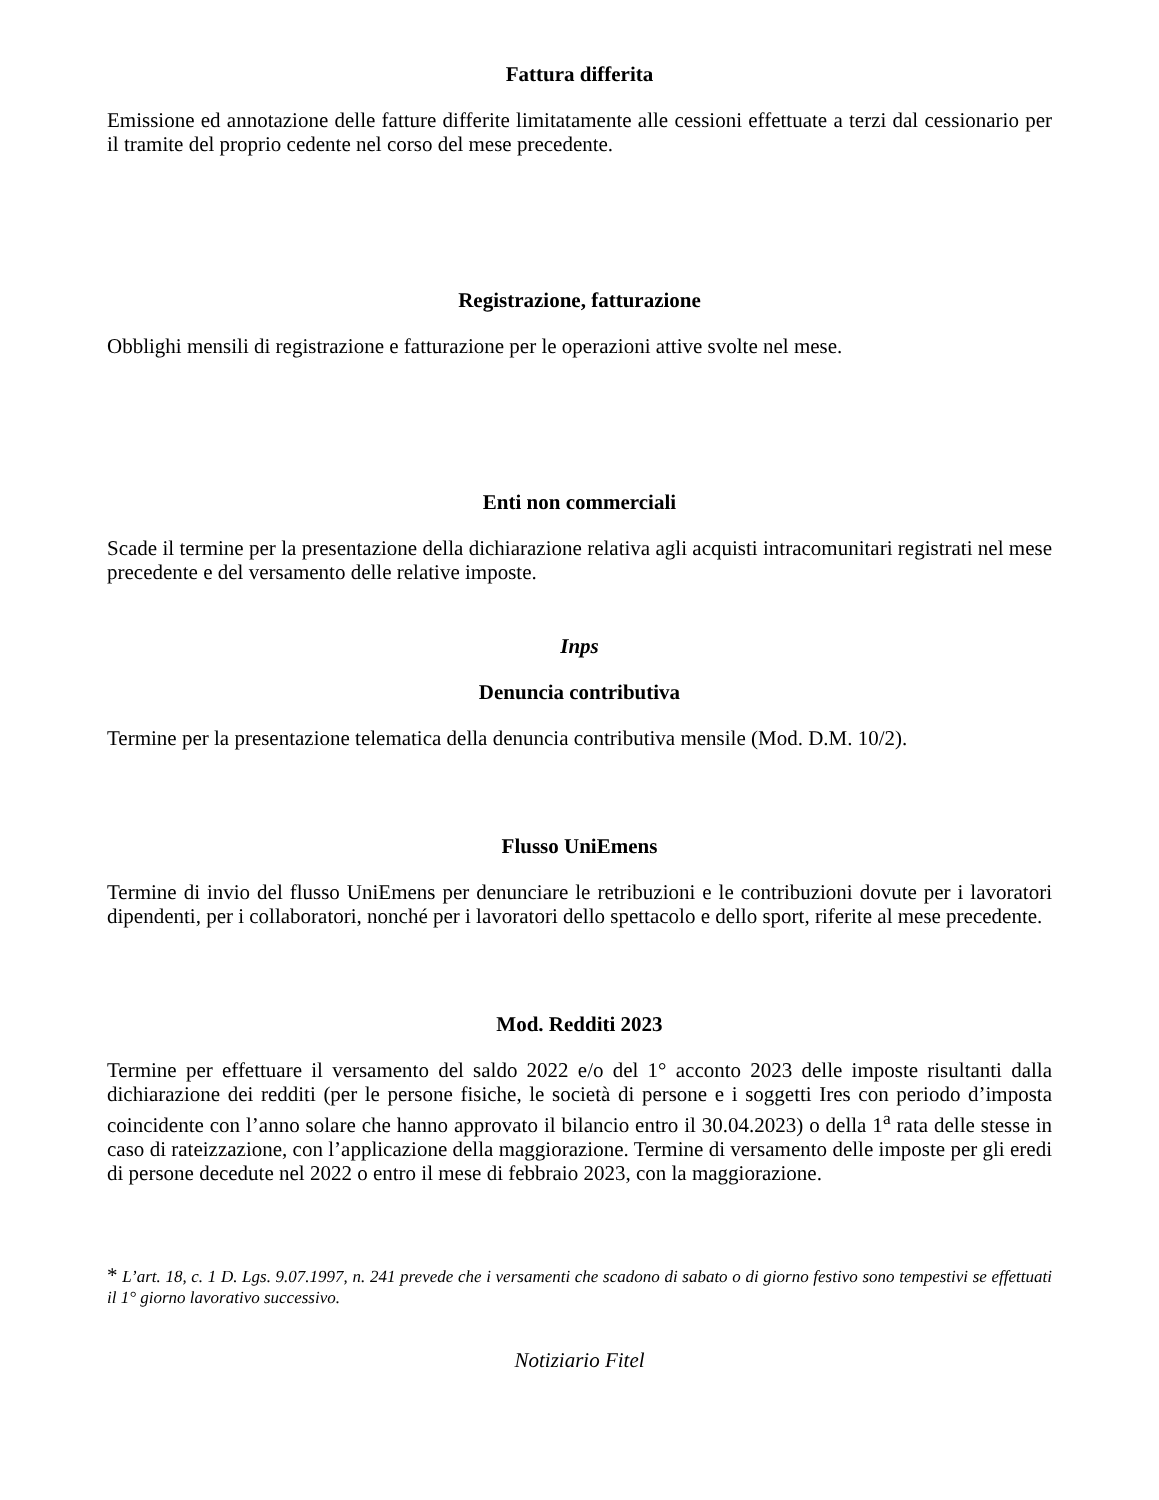Fattura differita
Emissione ed annotazione delle fatture differite limitatamente alle cessioni effettuate a terzi dal cessionario per il tramite del proprio cedente nel corso del mese precedente.
Registrazione, fatturazione
Obblighi mensili di registrazione e fatturazione per le operazioni attive svolte nel mese.
Enti non commerciali
Scade il termine per la presentazione della dichiarazione relativa agli acquisti intracomunitari registrati nel mese precedente e del versamento delle relative imposte.
Inps
Denuncia contributiva
Termine per la presentazione telematica della denuncia contributiva mensile (Mod. D.M. 10/2).
Flusso UniEmens
Termine di invio del flusso UniEmens per denunciare le retribuzioni e le contribuzioni dovute per i lavoratori dipendenti, per i collaboratori, nonché per i lavoratori dello spettacolo e dello sport, riferite al mese precedente.
Mod. Redditi 2023
Termine per effettuare il versamento del saldo 2022 e/o del 1° acconto 2023 delle imposte risultanti dalla dichiarazione dei redditi (per le persone fisiche, le società di persone e i soggetti Ires con periodo d’imposta coincidente con l’anno solare che hanno approvato il bilancio entro il 30.04.2023) o della 1<sup>a</sup> rata delle stesse in caso di rateizzazione, con l’applicazione della maggiorazione. Termine di versamento delle imposte per gli eredi di persone decedute nel 2022 o entro il mese di febbraio 2023, con la maggiorazione.
* L’art. 18, c. 1 D. Lgs. 9.07.1997, n. 241 prevede che i versamenti che scadono di sabato o di giorno festivo sono tempestivi se effettuati il 1° giorno lavorativo successivo.
Notiziario Fitel